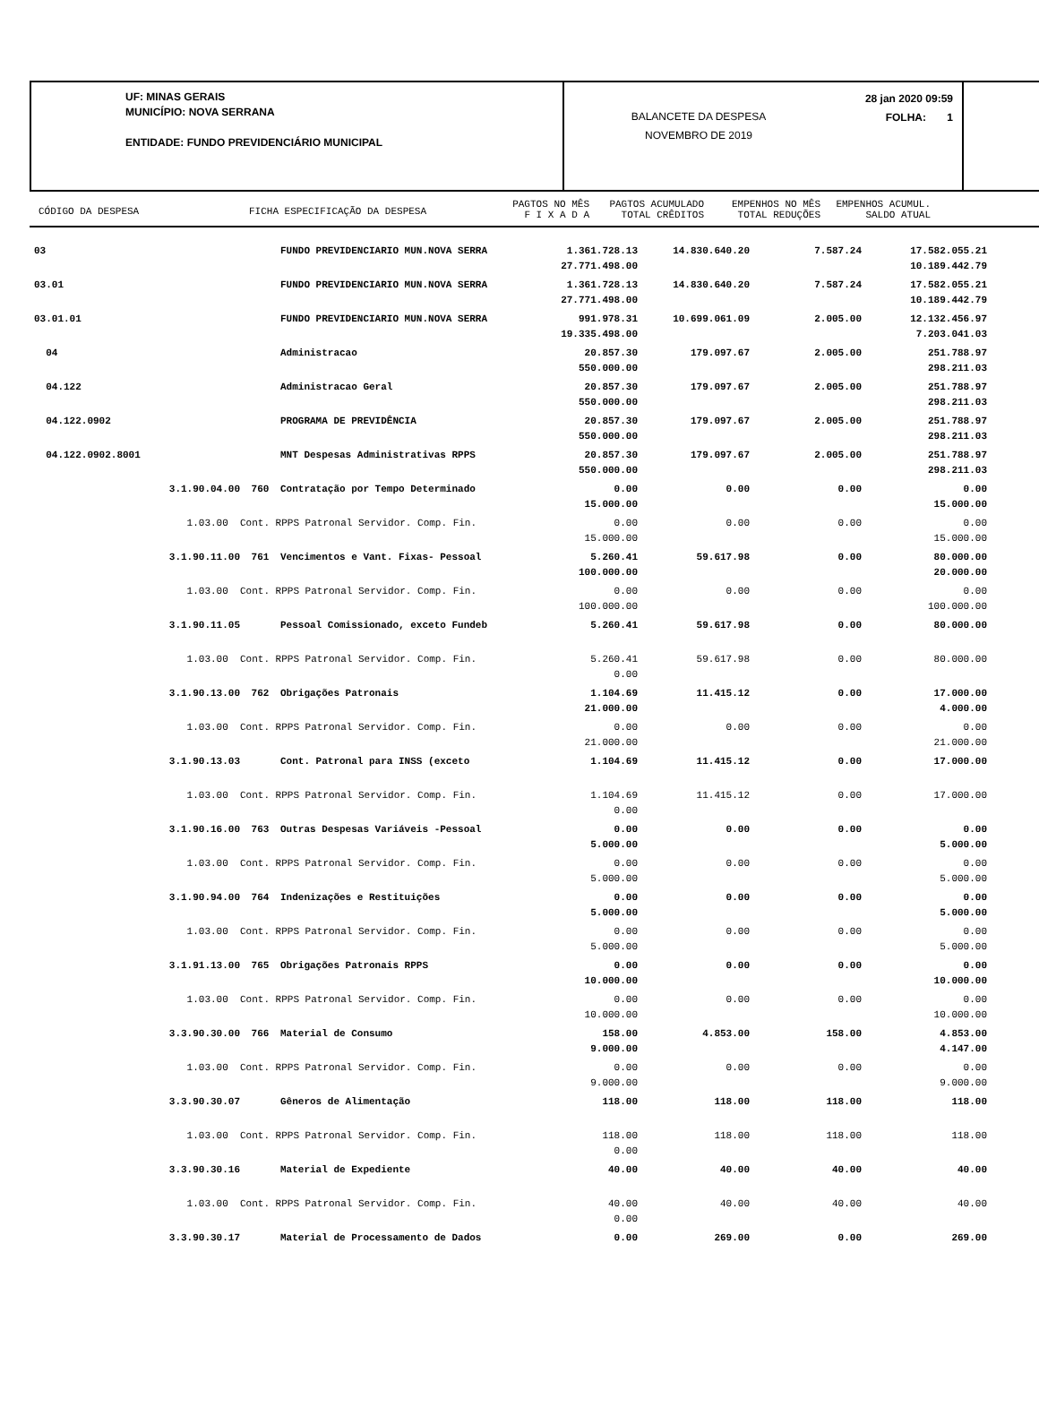UF: MINAS GERAIS
MUNICÍPIO: NOVA SERRANA
ENTIDADE: FUNDO PREVIDENCIÁRIO MUNICIPAL
BALANCETE DA DESPESA
NOVEMBRO DE 2019
28 jan 2020 09:59
FOLHA: 1
CÓDIGO DA DESPESA FICHA ESPECIFICAÇÃO DA DESPESA
PAGTOS NO MÊS
F I X A D A
PAGTOS ACUMULADO
TOTAL CRÊDITOS
EMPENHOS NO MÊS
TOTAL REDUÇÕES
EMPENHOS ACUMUL.
SALDO ATUAL
| 03 | | FUNDO PREVIDENCIARIO MUN.NOVA SERRA | 1.361.728.13 27.771.498.00 | 14.830.640.20 | 7.587.24 | 17.582.055.21 10.189.442.79 |
| 03.01 | | FUNDO PREVIDENCIARIO MUN.NOVA SERRA | 1.361.728.13 27.771.498.00 | 14.830.640.20 | 7.587.24 | 17.582.055.21 10.189.442.79 |
| 03.01.01 | | FUNDO PREVIDENCIARIO MUN.NOVA SERRA | 991.978.31 19.335.498.00 | 10.699.061.09 | 2.005.00 | 12.132.456.97 7.203.041.03 |
| 04 | | Administracao | 20.857.30 550.000.00 | 179.097.67 | 2.005.00 | 251.788.97 298.211.03 |
| 04.122 | | Administracao Geral | 20.857.30 550.000.00 | 179.097.67 | 2.005.00 | 251.788.97 298.211.03 |
| 04.122.0902 | | PROGRAMA DE PREVIDÊNCIA | 20.857.30 550.000.00 | 179.097.67 | 2.005.00 | 251.788.97 298.211.03 |
| 04.122.0902.8001 | | MNT Despesas Administrativas RPPS | 20.857.30 550.000.00 | 179.097.67 | 2.005.00 | 251.788.97 298.211.03 |
| 3.1.90.04.00 | 760 | Contratação por Tempo Determinado | 0.00 15.000.00 | 0.00 | 0.00 | 0.00 15.000.00 |
| 1.03.00 | Cont. RPPS Patronal Servidor. Comp. Fin. | | 0.00 15.000.00 | 0.00 | 0.00 | 0.00 15.000.00 |
| 3.1.90.11.00 | 761 | Vencimentos e Vant. Fixas- Pessoal | 5.260.41 100.000.00 | 59.617.98 | 0.00 | 80.000.00 20.000.00 |
| 1.03.00 | Cont. RPPS Patronal Servidor. Comp. Fin. | | 0.00 100.000.00 | 0.00 | 0.00 | 0.00 100.000.00 |
| 3.1.90.11.05 | | Pessoal Comissionado, exceto Fundeb | 5.260.41 | 59.617.98 | 0.00 | 80.000.00 |
| 1.03.00 | Cont. RPPS Patronal Servidor. Comp. Fin. | | 5.260.41 0.00 | 59.617.98 | 0.00 | 80.000.00 |
| 3.1.90.13.00 | 762 | Obrigações Patronais | 1.104.69 21.000.00 | 11.415.12 | 0.00 | 17.000.00 4.000.00 |
| 1.03.00 | Cont. RPPS Patronal Servidor. Comp. Fin. | | 0.00 21.000.00 | 0.00 | 0.00 | 0.00 21.000.00 |
| 3.1.90.13.03 | | Cont. Patronal para INSS (exceto | 1.104.69 | 11.415.12 | 0.00 | 17.000.00 |
| 1.03.00 | Cont. RPPS Patronal Servidor. Comp. Fin. | | 1.104.69 0.00 | 11.415.12 | 0.00 | 17.000.00 |
| 3.1.90.16.00 | 763 | Outras Despesas Variáveis -Pessoal | 0.00 5.000.00 | 0.00 | 0.00 | 0.00 5.000.00 |
| 1.03.00 | Cont. RPPS Patronal Servidor. Comp. Fin. | | 0.00 5.000.00 | 0.00 | 0.00 | 0.00 5.000.00 |
| 3.1.90.94.00 | 764 | Indenizações e Restituições | 0.00 5.000.00 | 0.00 | 0.00 | 0.00 5.000.00 |
| 1.03.00 | Cont. RPPS Patronal Servidor. Comp. Fin. | | 0.00 5.000.00 | 0.00 | 0.00 | 0.00 5.000.00 |
| 3.1.91.13.00 | 765 | Obrigações Patronais RPPS | 0.00 10.000.00 | 0.00 | 0.00 | 0.00 10.000.00 |
| 1.03.00 | Cont. RPPS Patronal Servidor. Comp. Fin. | | 0.00 10.000.00 | 0.00 | 0.00 | 0.00 10.000.00 |
| 3.3.90.30.00 | 766 | Material de Consumo | 158.00 9.000.00 | 4.853.00 | 158.00 | 4.853.00 4.147.00 |
| 1.03.00 | Cont. RPPS Patronal Servidor. Comp. Fin. | | 0.00 9.000.00 | 0.00 | 0.00 | 0.00 9.000.00 |
| 3.3.90.30.07 | | Gêneros de Alimentação | 118.00 | 118.00 | 118.00 | 118.00 |
| 1.03.00 | Cont. RPPS Patronal Servidor. Comp. Fin. | | 118.00 0.00 | 118.00 | 118.00 | 118.00 |
| 3.3.90.30.16 | | Material de Expediente | 40.00 | 40.00 | 40.00 | 40.00 |
| 1.03.00 | Cont. RPPS Patronal Servidor. Comp. Fin. | | 40.00 0.00 | 40.00 | 40.00 | 40.00 |
| 3.3.90.30.17 | | Material de Processamento de Dados | 0.00 | 269.00 | 0.00 | 269.00 |